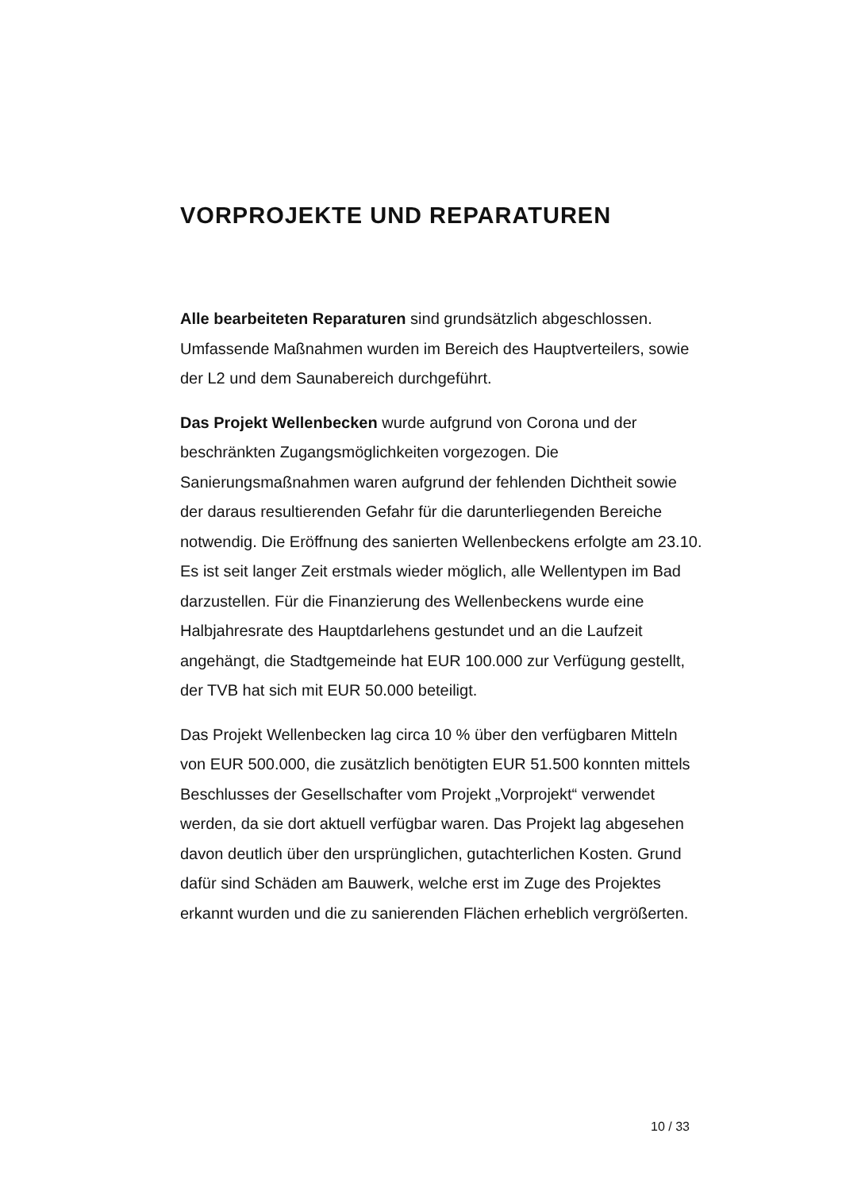VORPROJEKTE UND REPARATUREN
Alle bearbeiteten Reparaturen sind grundsätzlich abgeschlossen. Umfassende Maßnahmen wurden im Bereich des Hauptverteilers, sowie der L2 und dem Saunabereich durchgeführt.
Das Projekt Wellenbecken wurde aufgrund von Corona und der beschränkten Zugangsmöglichkeiten vorgezogen. Die Sanierungsmaßnahmen waren aufgrund der fehlenden Dichtheit sowie der daraus resultierenden Gefahr für die darunterliegenden Bereiche notwendig. Die Eröffnung des sanierten Wellenbeckens erfolgte am 23.10. Es ist seit langer Zeit erstmals wieder möglich, alle Wellentypen im Bad darzustellen. Für die Finanzierung des Wellenbeckens wurde eine Halbjahresrate des Hauptdarlehens gestundet und an die Laufzeit angehängt, die Stadtgemeinde hat EUR 100.000 zur Verfügung gestellt, der TVB hat sich mit EUR 50.000 beteiligt.
Das Projekt Wellenbecken lag circa 10 % über den verfügbaren Mitteln von EUR 500.000, die zusätzlich benötigten EUR 51.500 konnten mittels Beschlusses der Gesellschafter vom Projekt „Vorprojekt“ verwendet werden, da sie dort aktuell verfügbar waren. Das Projekt lag abgesehen davon deutlich über den ursprünglichen, gutachterlichen Kosten. Grund dafür sind Schäden am Bauwerk, welche erst im Zuge des Projektes erkannt wurden und die zu sanierenden Flächen erheblich vergrößerten.
10 / 33